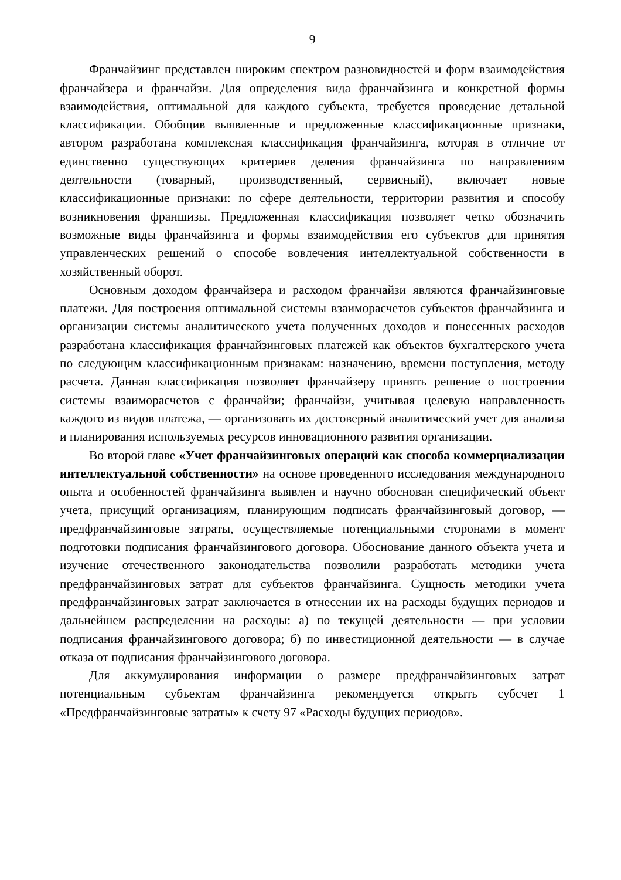9
Франчайзинг представлен широким спектром разновидностей и форм взаимодействия франчайзера и франчайзи. Для определения вида франчайзинга и конкретной формы взаимодействия, оптимальной для каждого субъекта, требуется проведение детальной классификации. Обобщив выявленные и предложенные классификационные признаки, автором разработана комплексная классификация франчайзинга, которая в отличие от единственно существующих критериев деления франчайзинга по направлениям деятельности (товарный, производственный, сервисный), включает новые классификационные признаки: по сфере деятельности, территории развития и способу возникновения франшизы. Предложенная классификация позволяет четко обозначить возможные виды франчайзинга и формы взаимодействия его субъектов для принятия управленческих решений о способе вовлечения интеллектуальной собственности в хозяйственный оборот.
Основным доходом франчайзера и расходом франчайзи являются франчайзинговые платежи. Для построения оптимальной системы взаиморасчетов субъектов франчайзинга и организации системы аналитического учета полученных доходов и понесенных расходов разработана классификация франчайзинговых платежей как объектов бухгалтерского учета по следующим классификационным признакам: назначению, времени поступления, методу расчета. Данная классификация позволяет франчайзеру принять решение о построении системы взаиморасчетов с франчайзи; франчайзи, учитывая целевую направленность каждого из видов платежа, — организовать их достоверный аналитический учет для анализа и планирования используемых ресурсов инновационного развития организации.
Во второй главе «Учет франчайзинговых операций как способа коммерциализации интеллектуальной собственности» на основе проведенного исследования международного опыта и особенностей франчайзинга выявлен и научно обоснован специфический объект учета, присущий организациям, планирующим подписать франчайзинговый договор, — предфранчайзинговые затраты, осуществляемые потенциальными сторонами в момент подготовки подписания франчайзингового договора. Обоснование данного объекта учета и изучение отечественного законодательства позволили разработать методики учета предфранчайзинговых затрат для субъектов франчайзинга. Сущность методики учета предфранчайзинговых затрат заключается в отнесении их на расходы будущих периодов и дальнейшем распределении на расходы: а) по текущей деятельности — при условии подписания франчайзингового договора; б) по инвестиционной деятельности — в случае отказа от подписания франчайзингового договора.
Для аккумулирования информации о размере предфранчайзинговых затрат потенциальным субъектам франчайзинга рекомендуется открыть субсчет 1 «Предфранчайзинговые затраты» к счету 97 «Расходы будущих периодов».